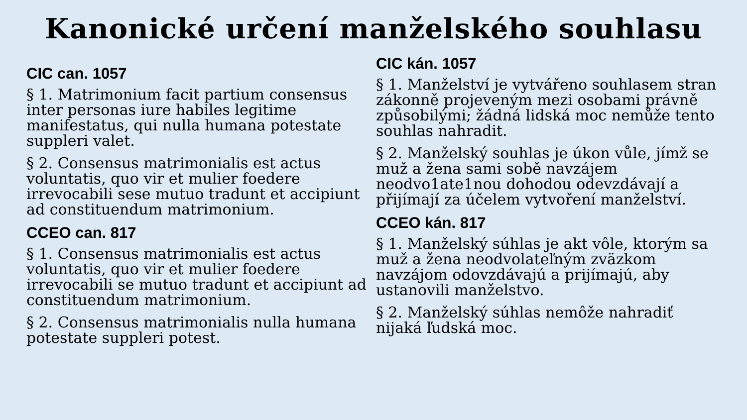Kanonické určení manželského souhlasu
CIC can. 1057
§ 1. Matrimonium facit partium consensus inter personas iure habiles legitime manifestatus, qui nulla humana potestate suppleri valet.
§ 2. Consensus matrimonialis est actus voluntatis, quo vir et mulier foedere irrevocabili sese mutuo tradunt et accipiunt ad constituendum matrimonium.
CCEO can. 817
§ 1. Consensus matrimonialis est actus voluntatis, quo vir et mulier foedere irrevocabili se mutuo tradunt et accipiunt ad constituendum matrimonium.
§ 2. Consensus matrimonialis nulla humana potestate suppleri potest.
CIC kán. 1057
§ 1. Manželství je vytvářeno souhlasem stran zákonně projeveným mezi osobami právně způsobilými; žádná lidská moc nemůže tento souhlas nahradit.
§ 2. Manželský souhlas je úkon vůle, jímž se muž a žena sami sobě navzájem neodvo1ate1nou dohodou odevzdávají a přijímají za účelem vytvoření manželství.
CCEO kán. 817
§ 1. Manželský súhlas je akt vôle, ktorým sa muž a žena neodvolateľným zväzkom navzájom odovzdávajú a prijímajú, aby ustanovili manželstvo.
§ 2. Manželský súhlas nemôže nahradiť nijaká ľudská moc.